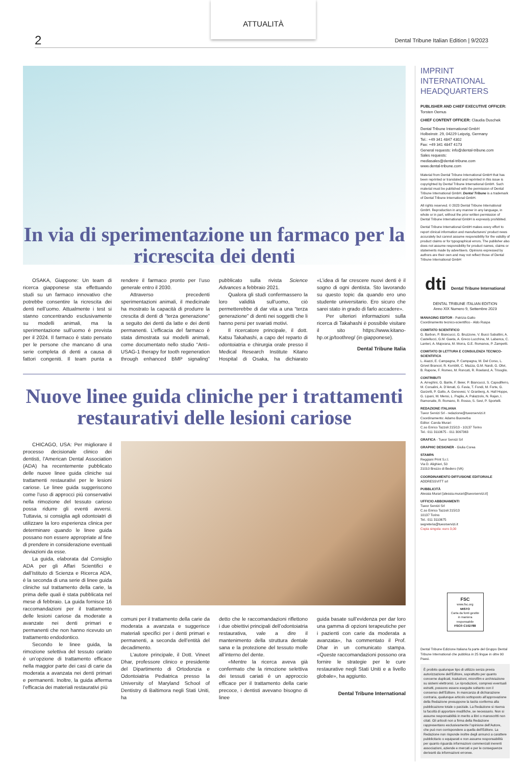2
ATTUALITÀ
Dental Tribune Italian Edition | 9/2023
In via di sperimentazione un farmaco per la ricrescita dei denti
OSAKA, Giappone: Un team di ricerca giapponese sta effettuando studi su un farmaco innovativo che potrebbe consentire la ricrescita dei denti nell’uomo. Attualmente i test si stanno concentrando esclusivamente su modelli animali, ma la sperimentazione sull’uomo è prevista per il 2024. Il farmaco è stato pensato per le persone che mancano di una serie completa di denti a causa di fattori congeniti. Il team punta a rendere il farmaco pronto per l’uso generale entro il 2030.
Attraverso precedenti sperimentazioni animali, il medicinale ha mostrato la capacità di produrre la crescita di denti di “terza generazione” a seguito dei denti da latte e dei denti permanenti. L’efficacia del farmaco è stata dimostrata sui modelli animali, come documentato nello studio “Anti–USAG-1 therapy for tooth regeneration through enhanced BMP signaling” pubblicato sulla rivista Science Advances a febbraio 2021.
Qualora gli studi confermassero la loro validità sull’uomo, ciò permetterebbe di dar vita a una “terza generazione” di denti nei soggetti che li hanno persi per svariati motivi.
Il ricercatore principale, il dott. Katsu Takahashi, a capo del reparto di odontoiatria e chirurgia orale presso il Medical Research Institute Kitano Hospital di Osaka, ha dichiarato «L’idea di far crescere nuovi denti è il sogno di ogni dentista. Sto lavorando su questo topic da quando ero uno studente universitario. Ero sicuro che sarei stato in grado di farlo accadere».
Per ulteriori informazioni sulla ricerca di Takahashi è possibile visitare il sito https://www.kitano-hp.or.jp/toothreg/ (in giapponese).
Dental Tribune Italia
Nuove linee guida cliniche per i trattamenti restaurativi delle lesioni cariose
CHICAGO, USA: Per migliorare il processo decisionale clinico dei dentisti, l’American Dental Association (ADA) ha recentemente pubblicato delle nuove linee guida cliniche sui trattamenti restaurativi per le lesioni cariose. Le linee guida suggeriscono come l’uso di approcci più conservativi nella rimozione del tessuto carioso possa ridurre gli eventi avversi. Tuttavia, si consiglia agli odontoiatri di utilizzare la loro esperienza clinica per determinare quando le linee guida possano non essere appropriate al fine di prendere in considerazione eventuali deviazioni da esse.
La guida, elaborata dal Consiglio ADA per gli Affari Scientifici e dall’Istituto di Scienza e Ricerca ADA, è la seconda di una serie di linee guida cliniche sul trattamento della carie, la prima delle quali è stata pubblicata nel mese di febbraio. La guida fornisce 16 raccomandazioni per il trattamento delle lesioni cariose da moderate a avanzate nei denti primari e permanenti che non hanno ricevuto un trattamento endodontico.
Secondo le linee guida, la rimozione selettiva del tessuto cariato è un’opzione di trattamento efficace nella maggior parte dei casi di carie da moderata a avanzata nei denti primari e permanenti. Inoltre, la guida afferma l’efficacia dei materiali restaurativi più
comuni per il trattamento della carie da moderata a avanzata e suggerisce materiali specifici per i denti primari e permanenti, a seconda dell’entità del decadimento.
L’autore principale, il Dott. Vineet Dhar, professore clinico e presidente del Dipartimento di Ortodonzia e Odontoiatria Pediatrica presso la University of Maryland School of Dentistry di Baltimora negli Stati Uniti, ha
detto che le raccomandazioni riflettono i due obiettivi principali dell’odontoiatria restaurativa, vale a dire il mantenimento della struttura dentale sana e la protezione del tessuto molle all’interno del dente.
«Mentre la ricerca aveva già confermato che la rimozione selettiva dei tessuti cariati è un approccio efficace per il trattamento della carie precoce, i dentisti avevano bisogno di linee
guida basate sull’evidenza per dar loro una gamma di opzioni terapeutiche per i pazienti con carie da moderata a avanzata», ha commentato il Prof. Dhar in un comunicato stampa. «Queste raccomandazioni possono ora fornire le strategie per le cure restaurative negli Stati Uniti e a livello globale», ha aggiunto.
Dental Tribune International
IMPRINT
INTERNATIONAL
HEADQUARTERS
PUBLISHER AND CHIEF EXECUTIVE OFFICER: Torsten Oemus
CHIEF CONTENT OFFICER: Claudia Duschek
Dental Tribune International GmbH
Holbeinstr. 29, 04229 Leipzig, Germany
Tel.: +49 341 4847 4302
Fax: +49 341 4847 4173
General requests: info@dental-tribune.com
Sales requests:
mediasales@dental-tribune.com
www.dental-tribune.com
Material from Dental Tribune International GmbH that has been reprinted or translated and reprinted in this issue is copyrighted by Dental Tribune International GmbH. Such material must be published with the permission of Dental Tribune International GmbH. Dental Tribune is a trademark of Dental Tribune International GmbH.
All rights reserved. © 2023 Dental Tribune International GmbH. Reproduction in any manner in any language, in whole or in part, without the prior written permission of Dental Tribune International GmbH is expressly prohibited.
Dental Tribune International GmbH makes every effort to report clinical information and manufacturers’ product news accurately but cannot assume responsibility for the validity of product claims or for typographical errors. The publisher also does not assume responsibility for product names, claims or statements made by advertisers. Opinions expressed by authors are their own and may not reflect those of Dental Tribune International GmbH
dti Dental Tribune International
DENTAL TRIBUNE ITALIAN EDITION
Anno XIX Numero 9, Settembre 2023
MANAGING EDITOR - Patrizia Gatto
Coordinamento tecnico-scientifico - Aldo Ruspa
COMITATO SCIENTIFICO
G. Barbon, P. Biancucci, G. Bruzzone, V. Bucci Sabattini, A. Castellucci, G.M. Gaeta, A. Greco Lucchina, M. Labanca, C. Lanteri, A. Majorana, M. Morra, G.E. Romanos, P. Zampetti.
COMITATO DI LETTURA E CONSULENZA TECNICO-SCIENTIFICA
L. Aiazzi, E. Campagna, P. Campagna, M. Del Corso, L. Grivet Brancot, R. Kornblit, C. Mazza, G.M. Nardi, G. Olivi, B. Rapone, F. Romeo, M. Roncati, R. Rowland, A. Trisoglio.
CONTRIBUTI
A. Arreghini, G. Barile, F. Beier, P. Biancucci, S. Capodiferro, M. Corsalini, A. D’Amati, G. Favia, T. Fondi, M. Forte, G. Garzetti, P. Gatto, A. Genovesi, V. Granberg, A. Hall Hoppe, G. Lipani, M. Mensi, L. Paglia, A. Palazzolo, N. Rajan, I. Ramonaite, R. Romano, R. Rosso, S. Sevi, P. Sportelli.
REDAZIONE ITALIANA
Tueor Servizi Srl - redazione@tueorservizi.it
Coordinamento: Adamo Buonerba
Editor: Carola Murari
C.so Enrico Tazzoli 215/13 - 10137 Torino
Tel.: 011 3110675 - 011 3097363
GRAFICA - Tueor Servizi Srl
GRAPHIC DESIGNER - Giulia Corea
STAMPA
Reggiani Print S.r.l.
Via D. Alighieri, 50
21010 Brezzo di Bedero (VA)
COORDINAMENTO DIFFUSIONE EDITORIALE
ADDRESSVITT srl
PUBBLICITÀ
Alessia Murari [alessia.murari@tueorservizi.it]
UFFICIO ABBONAMENTI
Tueor Servizi Srl
C.so Enrico Tazzoli 215/13
10137 Torino
Tel.: 011 3110675
segreteria@tueorservizi.it
Copia singola: euro 3,00
FSC
www.fsc.org
MISTO
Carta da fonti gestite in maniera responsabile
FSC® C102788
Dental Tribune Edizione Italiana fa parte del Gruppo Dental Tribune International che pubblica in 25 lingue in oltre 90 Paesi.
È proibito qualunque tipo di utilizzo senza previa autorizzazione dell’Editore, soprattutto per quanto concerne duplicati, traduzioni, microfilm e archiviazione su sistemi elettronici. Le riproduzioni, compresi eventuali estratti, possono essere eseguite soltanto con il consenso dell’Editore. In mancanza di dichiarazione contraria, qualunque articolo sottoposto all’approvazione della Redazione presuppone la tacita conferma alla pubblicazione totale o parziale. La Redazione si riserva la facoltà di apportare modifiche, se necessario. Non si assume responsabilità in merito a libri o manoscritti non citati. Gli articoli non a firma della Redazione rappresentano esclusivamente l’opinione dell’Autore, che può non corrispondere a quella dell’Editore. La Redazione non risponde inoltre degli annunci a carattere pubblicitario o equiparati e non assume responsabilità per quanto riguarda informazioni commerciali inerenti associazioni, aziende e mercati e per le conseguenze derivanti da informazioni erronee.